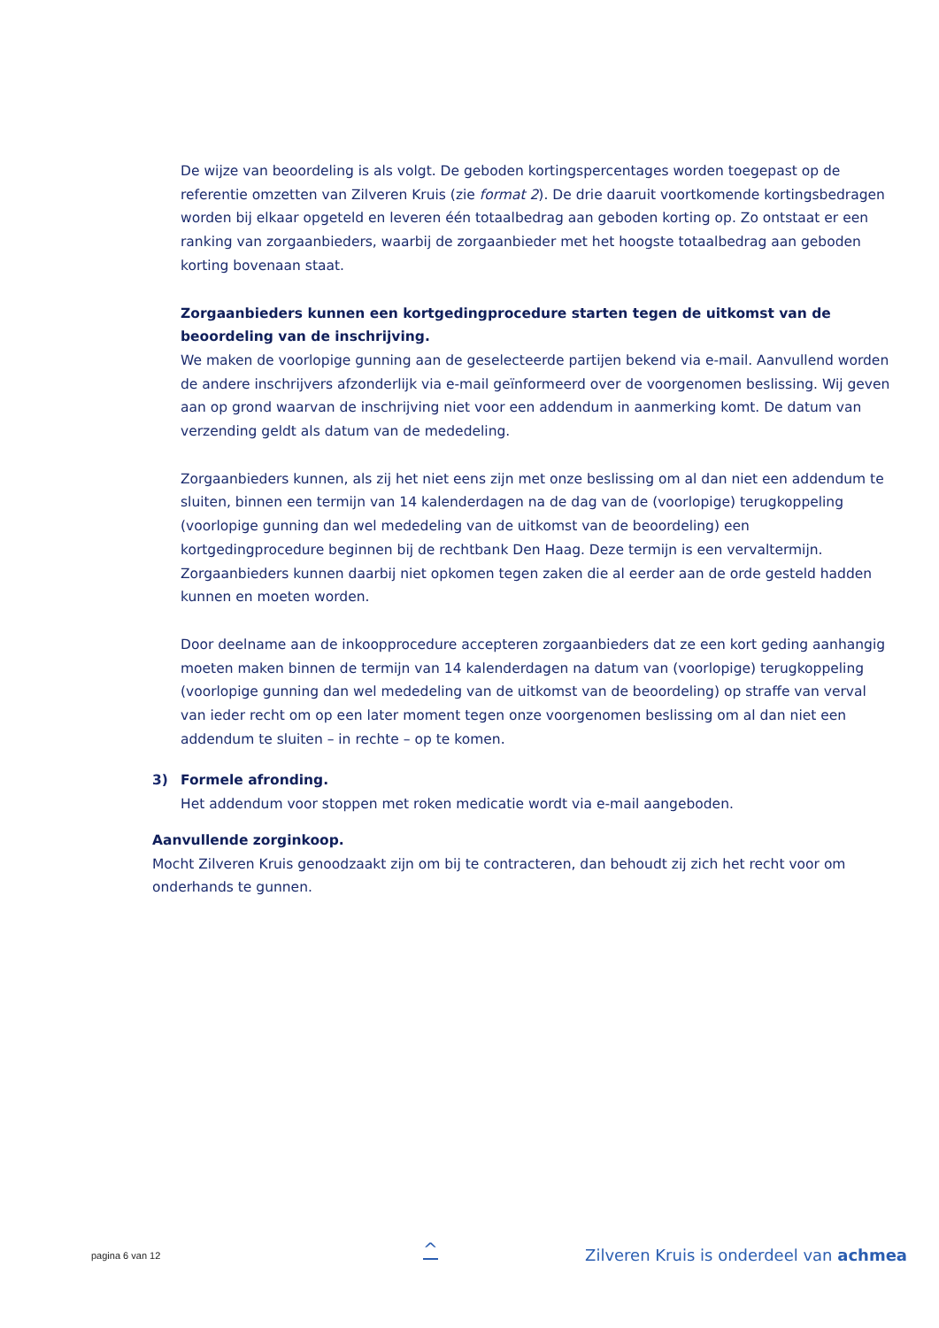De wijze van beoordeling is als volgt. De geboden kortingspercentages worden toegepast op de referentie omzetten van Zilveren Kruis (zie format 2). De drie daaruit voortkomende kortingsbedragen worden bij elkaar opgeteld en leveren één totaalbedrag aan geboden korting op. Zo ontstaat er een ranking van zorgaanbieders, waarbij de zorgaanbieder met het hoogste totaalbedrag aan geboden korting bovenaan staat.
Zorgaanbieders kunnen een kortgedingprocedure starten tegen de uitkomst van de beoordeling van de inschrijving.
We maken de voorlopige gunning aan de geselecteerde partijen bekend via e-mail. Aanvullend worden de andere inschrijvers afzonderlijk via e-mail geïnformeerd over de voorgenomen beslissing. Wij geven aan op grond waarvan de inschrijving niet voor een addendum in aanmerking komt. De datum van verzending geldt als datum van de mededeling.
Zorgaanbieders kunnen, als zij het niet eens zijn met onze beslissing om al dan niet een addendum te sluiten, binnen een termijn van 14 kalenderdagen na de dag van de (voorlopige) terugkoppeling (voorlopige gunning dan wel mededeling van de uitkomst van de beoordeling) een kortgedingprocedure beginnen bij de rechtbank Den Haag. Deze termijn is een vervaltermijn. Zorgaanbieders kunnen daarbij niet opkomen tegen zaken die al eerder aan de orde gesteld hadden kunnen en moeten worden.
Door deelname aan de inkoopprocedure accepteren zorgaanbieders dat ze een kort geding aanhangig moeten maken binnen de termijn van 14 kalenderdagen na datum van (voorlopige) terugkoppeling (voorlopige gunning dan wel mededeling van de uitkomst van de beoordeling) op straffe van verval van ieder recht om op een later moment tegen onze voorgenomen beslissing om al dan niet een addendum te sluiten – in rechte – op te komen.
3) Formele afronding.
Het addendum voor stoppen met roken medicatie wordt via e-mail aangeboden.
Aanvullende zorginkoop.
Mocht Zilveren Kruis genoodzaakt zijn om bij te contracteren, dan behoudt zij zich het recht voor om onderhands te gunnen.
pagina 6 van 12 ^
Zilveren Kruis is onderdeel van achmea